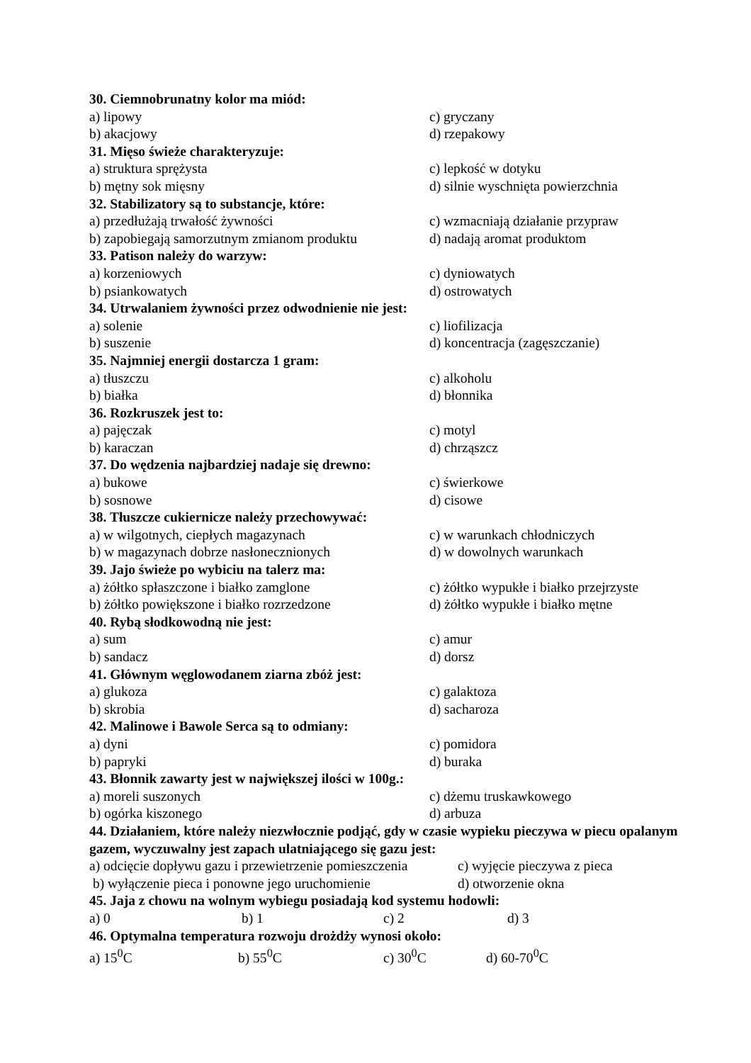30. Ciemnobrunatny kolor ma miód:
a) lipowy c) gryczany
b) akacjowy d) rzepakowy
31. Mięso świeże charakteryzuje:
a) struktura sprężysta c) lepkość w dotyku
b) mętny sok mięsny d) silnie wyschnięta powierzchnia
32. Stabilizatory są to substancje, które:
a) przedłużają trwałość żywności c) wzmacniają działanie przypraw
b) zapobiegają samorzutnym zmianom produktu d) nadają aromat produktom
33. Patison należy do warzyw:
a) korzeniowych c) dyniowatych
b) psiankowatych d) ostrowatych
34. Utrwalaniem żywności przez odwodnienie nie jest:
a) solenie c) liofilizacja
b) suszenie d) koncentracja (zagęszczanie)
35. Najmniej energii dostarcza 1 gram:
a) tłuszczu c) alkoholu
b) białka d) błonnika
36. Rozkruszek jest to:
a) pajęczak c) motyl
b) karaczan d) chrząszcz
37. Do wędzenia najbardziej nadaje się drewno:
a) bukowe c) świerkowe
b) sosnowe d) cisowe
38. Tłuszcze cukiernicze należy przechowywać:
a) w wilgotnych, ciepłych magazynach c) w warunkach chłodniczych
b) w magazynach dobrze nasłonecznionych d) w dowolnych warunkach
39. Jajo świeże po wybiciu na talerz ma:
a) żółtko spłaszczone i białko zamglone c) żółtko wypukłe i białko przejrzyste
b) żółtko powiększone i białko rozrzedzone d) żółtko wypukłe i białko mętne
40. Rybą słodkowodną nie jest:
a) sum c) amur
b) sandacz d) dorsz
41. Głównym węglowodanem ziarna zbóż jest:
a) glukoza c) galaktoza
b) skrobia d) sacharoza
42. Malinowe i Bawole Serca są to odmiany:
a) dyni c) pomidora
b) papryki d) buraka
43. Błonnik zawarty jest w największej ilości w 100g.:
a) moreli suszonych c) dżemu truskawkowego
b) ogórka kiszonego d) arbuza
44. Działaniem, które należy niezwłocznie podjąć, gdy w czasie wypieku pieczywa w piecu opalanym gazem, wyczuwalny jest zapach ulatniającego się gazu jest:
a) odcięcie dopływu gazu i przewietrzenie pomieszczenia c) wyjęcie pieczywa z pieca
b) wyłączenie pieca i ponowne jego uruchomienie d) otworzenie okna
45. Jaja z chowu na wolnym wybiegu posiadają kod systemu hodowli:
a) 0 b) 1 c) 2 d) 3
46. Optymalna temperatura rozwoju drożdży wynosi około:
a) 15<sup>0</sup>C b) 55<sup>0</sup>C c) 30<sup>0</sup>C d) 60-70<sup>0</sup>C